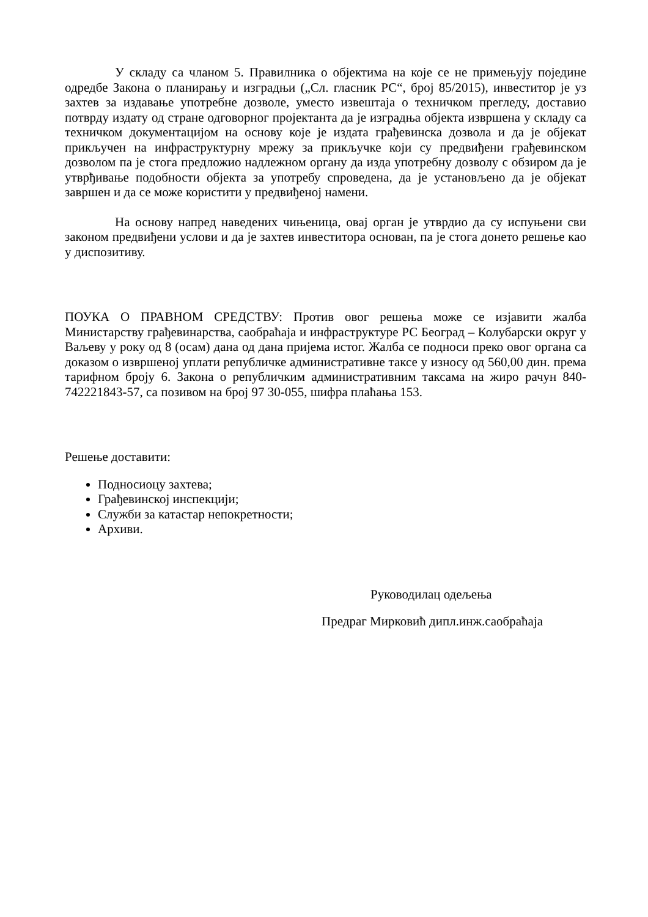У складу са чланом 5. Правилника о објектима на које се не примењују поједине одредбе Закона о планирању и изградњи („Сл. гласник РС“, број 85/2015), инвеститор је уз захтев за издавање употребне дозволе, уместо извештаја о техничком прегледу, доставио потврду издату од стране одговорног пројектанта да је изградња објекта извршена у складу са техничком документацијом на основу које је издата грађевинска дозвола и да је објекат прикључен на инфраструктурну мрежу за прикључке који су предвиђени грађевинском дозволом па је стога предложио надлежном органу да изда употребну дозволу с обзиром да је утврђивање подобности објекта за употребу спроведена, да је установљено да је објекат завршен и да се може користити у предвиђеној намени.
На основу напред наведених чињеница, овај орган је утврдио да су испуњени сви законом предвиђени услови и да је захтев инвеститора основан, па је стога донето решење као у диспозитиву.
ПОУКА О ПРАВНОМ СРЕДСТВУ: Против овог решења може се изјавити жалба Министарству грађевинарства, саобраћаја и инфраструктуре РС Београд – Колубарски округ у Ваљеву у року од 8 (осам) дана од дана пријема истог. Жалба се подноси преко овог органа са доказом о извршеној уплати републичке административне таксе у износу од 560,00 дин. према тарифном броју 6. Закона о републичким административним таксама на жиро рачун 840-742221843-57, са позивом на број 97 30-055, шифра плаћања 153.
Решење доставити:
Подносиоцу захтева;
Грађевинској инспекцији;
Служби за катастар непокретности;
Архиви.
Руководилац одељења
Предраг Мирковић дипл.инж.саобраћаја